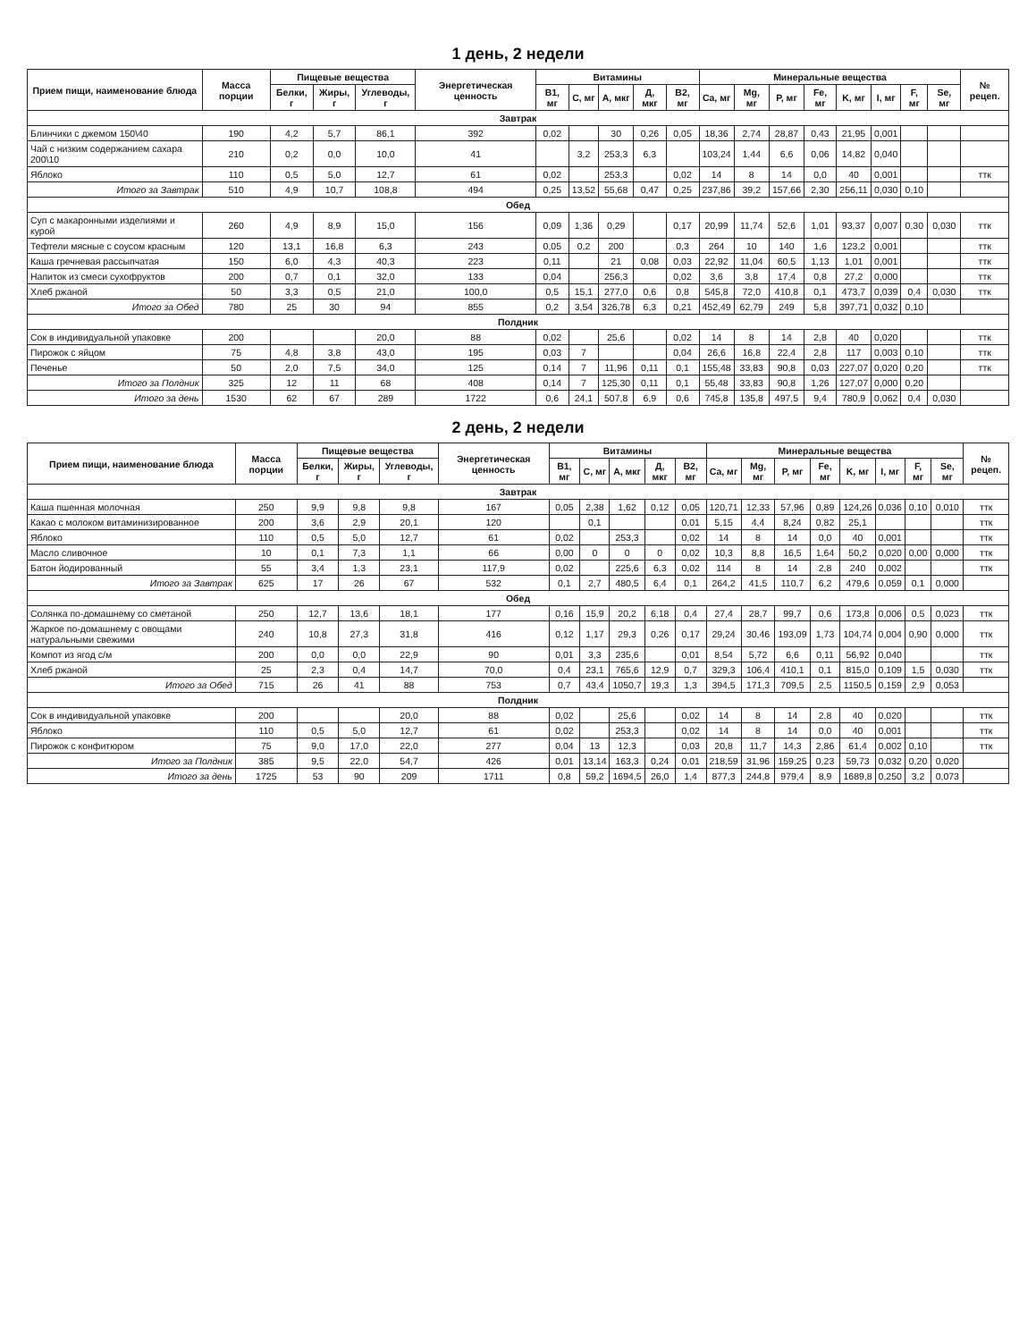1 день, 2 недели
| Прием пищи, наименование блюда | Масса порции | Пищевые вещества | | | Энергетическая ценность | Витамины | | | | | Минеральные вещества | | | | | | | | № рецеп. |
| --- | --- | --- | --- | --- | --- | --- | --- | --- | --- | --- | --- | --- | --- | --- | --- | --- | --- | --- | --- |
| | | Белки, г | Жиры, г | Углеводы, г | | B1, мг | C, мг | А, мкг | Д, мкг | B2, мг | Ca, мг | Mg, мг | P, мг | Fe, мг | K, мг | I, мг | F, мг | Se, мг | |
| Завтрак | | | | | | | | | | | | | | | | | | | |
| Блинчики с джемом 150\40 | 190 | 4,2 | 5,7 | 86,1 | 392 | 0,02 | | 30 | 0,26 | 0,05 | 18,36 | 2,74 | 28,87 | 0,43 | 21,95 | 0,001 | | | |
| Чай с низким содержанием сахара 200\10 | 210 | 0,2 | 0,0 | 10,0 | 41 | | 3,2 | 253,3 | 6,3 | | 103,24 | 1,44 | 6,6 | 0,06 | 14,82 | 0,040 | | | |
| Яблоко | 110 | 0,5 | 5,0 | 12,7 | 61 | 0,02 | | 253,3 | | 0,02 | 14 | 8 | 14 | 0,0 | 40 | 0,001 | | | ттк |
| Итого за Завтрак | 510 | 4,9 | 10,7 | 108,8 | 494 | 0,25 | 13,52 | 55,68 | 0,47 | 0,25 | 237,86 | 39,2 | 157,66 | 2,30 | 256,11 | 0,030 | 0,10 | | |
| Обед | | | | | | | | | | | | | | | | | | | |
| Суп с макаронными изделиями и курой | 260 | 4,9 | 8,9 | 15,0 | 156 | 0,09 | 1,36 | 0,29 | | 0,17 | 20,99 | 11,74 | 52,6 | 1,01 | 93,37 | 0,007 | 0,30 | 0,030 | ттк |
| Тефтели мясные с соусом красным | 120 | 13,1 | 16,8 | 6,3 | 243 | 0,05 | 0,2 | 200 | | 0,3 | 264 | 10 | 140 | 1,6 | 123,2 | 0,001 | | | ттк |
| Каша гречневая рассыпчатая | 150 | 6,0 | 4,3 | 40,3 | 223 | 0,11 | | 21 | 0,08 | 0,03 | 22,92 | 11,04 | 60,5 | 1,13 | 1,01 | 0,001 | | | ттк |
| Напиток из смеси сухофруктов | 200 | 0,7 | 0,1 | 32,0 | 133 | 0,04 | | 256,3 | | 0,02 | 3,6 | 3,8 | 17,4 | 0,8 | 27,2 | 0,000 | | | ттк |
| Хлеб ржаной | 50 | 3,3 | 0,5 | 21,0 | 100,0 | 0,5 | 15,1 | 277,0 | 0,6 | 0,8 | 545,8 | 72,0 | 410,8 | 0,1 | 473,7 | 0,039 | 0,4 | 0,030 | ттк |
| Итого за Обед | 780 | 25 | 30 | 94 | 855 | 0,2 | 3,54 | 326,78 | 6,3 | 0,21 | 452,49 | 62,79 | 249 | 5,8 | 397,71 | 0,032 | 0,10 | | |
| Полдник | | | | | | | | | | | | | | | | | | | |
| Сок в индивидуальной упаковке | 200 | | | 20,0 | 88 | 0,02 | | 25,6 | | 0,02 | 14 | 8 | 14 | 2,8 | 40 | 0,020 | | | ттк |
| Пирожок с яйцом | 75 | 4,8 | 3,8 | 43,0 | 195 | 0,03 | 7 | | | 0,04 | 26,6 | 16,8 | 22,4 | 2,8 | 117 | 0,003 | 0,10 | | ттк |
| Печенье | 50 | 2,0 | 7,5 | 34,0 | 125 | 0,14 | 7 | 11,96 | 0,11 | 0,1 | 155,48 | 33,83 | 90,8 | 0,03 | 227,07 | 0,020 | 0,20 | | ттк |
| Итого за Полдник | 325 | 12 | 11 | 68 | 408 | 0,14 | 7 | 125,30 | 0,11 | 0,1 | 55,48 | 33,83 | 90,8 | 1,26 | 127,07 | 0,000 | 0,20 | | |
| Итого за день | 1530 | 62 | 67 | 289 | 1722 | 0,6 | 24,1 | 507,8 | 6,9 | 0,6 | 745,8 | 135,8 | 497,5 | 9,4 | 780,9 | 0,062 | 0,4 | 0,030 | |
2 день, 2 недели
| Прием пищи, наименование блюда | Масса порции | Пищевые вещества | | | Энергетическая ценность | Витамины | | | | | Минеральные вещества | | | | | | | | № рецеп. |
| --- | --- | --- | --- | --- | --- | --- | --- | --- | --- | --- | --- | --- | --- | --- | --- | --- | --- | --- | --- |
| | | Белки, г | Жиры, г | Углеводы, г | | B1, мг | C, мг | А, мкг | Д, мкг | B2, мг | Ca, мг | Mg, мг | P, мг | Fe, мг | K, мг | I, мг | F, мг | Se, мг | |
| Завтрак | | | | | | | | | | | | | | | | | | | |
| Каша пшенная молочная | 250 | 9,9 | 9,8 | 9,8 | 167 | 0,05 | 2,38 | 1,62 | 0,12 | 0,05 | 120,71 | 12,33 | 57,96 | 0,89 | 124,26 | 0,036 | 0,10 | 0,010 | ттк |
| Какао с молоком витаминизированное | 200 | 3,6 | 2,9 | 20,1 | 120 | | 0,1 | | | 0,01 | 5,15 | 4,4 | 8,24 | 0,82 | 25,1 | | | | ттк |
| Яблоко | 110 | 0,5 | 5,0 | 12,7 | 61 | 0,02 | | 253,3 | | 0,02 | 14 | 8 | 14 | 0,0 | 40 | 0,001 | | | ттк |
| Масло сливочное | 10 | 0,1 | 7,3 | 1,1 | 66 | 0,00 | 0 | 0 | 0 | 0,02 | 10,3 | 8,8 | 16,5 | 1,64 | 50,2 | 0,020 | 0,00 | 0,000 | ттк |
| Батон йодированный | 55 | 3,4 | 1,3 | 23,1 | 117,9 | 0,02 | | 225,6 | 6,3 | 0,02 | 114 | 8 | 14 | 2,8 | 240 | 0,002 | | | ттк |
| Итого за Завтрак | 625 | 17 | 26 | 67 | 532 | 0,1 | 2,7 | 480,5 | 6,4 | 0,1 | 264,2 | 41,5 | 110,7 | 6,2 | 479,6 | 0,059 | 0,1 | 0,000 | |
| Обед | | | | | | | | | | | | | | | | | | | |
| Солянка по-домашнему со сметаной | 250 | 12,7 | 13,6 | 18,1 | 177 | 0,16 | 15,9 | 20,2 | 6,18 | 0,4 | 27,4 | 28,7 | 99,7 | 0,6 | 173,8 | 0,006 | 0,5 | 0,023 | ттк |
| Жаркое по-домашнему с овощами натуральными свежими | 240 | 10,8 | 27,3 | 31,8 | 416 | 0,12 | 1,17 | 29,3 | 0,26 | 0,17 | 29,24 | 30,46 | 193,09 | 1,73 | 104,74 | 0,004 | 0,90 | 0,000 | ттк |
| Компот из ягод с/м | 200 | 0,0 | 0,0 | 22,9 | 90 | 0,01 | 3,3 | 235,6 | | 0,01 | 8,54 | 5,72 | 6,6 | 0,11 | 56,92 | 0,040 | | | ттк |
| Хлеб ржаной | 25 | 2,3 | 0,4 | 14,7 | 70,0 | 0,4 | 23,1 | 765,6 | 12,9 | 0,7 | 329,3 | 106,4 | 410,1 | 0,1 | 815,0 | 0,109 | 1,5 | 0,030 | ттк |
| Итого за Обед | 715 | 26 | 41 | 88 | 753 | 0,7 | 43,4 | 1050,7 | 19,3 | 1,3 | 394,5 | 171,3 | 709,5 | 2,5 | 1150,5 | 0,159 | 2,9 | 0,053 | |
| Полдник | | | | | | | | | | | | | | | | | | | |
| Сок в индивидуальной упаковке | 200 | | | 20,0 | 88 | 0,02 | | 25,6 | | 0,02 | 14 | 8 | 14 | 2,8 | 40 | 0,020 | | | ттк |
| Яблоко | 110 | 0,5 | 5,0 | 12,7 | 61 | 0,02 | | 253,3 | | 0,02 | 14 | 8 | 14 | 0,0 | 40 | 0,001 | | | ттк |
| Пирожок с конфитюром | 75 | 9,0 | 17,0 | 22,0 | 277 | 0,04 | 13 | 12,3 | | 0,03 | 20,8 | 11,7 | 14,3 | 2,86 | 61,4 | 0,002 | 0,10 | | ттк |
| Итого за Полдник | 385 | 9,5 | 22,0 | 54,7 | 426 | 0,01 | 13,14 | 163,3 | 0,24 | 0,01 | 218,59 | 31,96 | 159,25 | 0,23 | 59,73 | 0,032 | 0,20 | 0,020 | |
| Итого за день | 1725 | 53 | 90 | 209 | 1711 | 0,8 | 59,2 | 1694,5 | 26,0 | 1,4 | 877,3 | 244,8 | 979,4 | 8,9 | 1689,8 | 0,250 | 3,2 | 0,073 | |